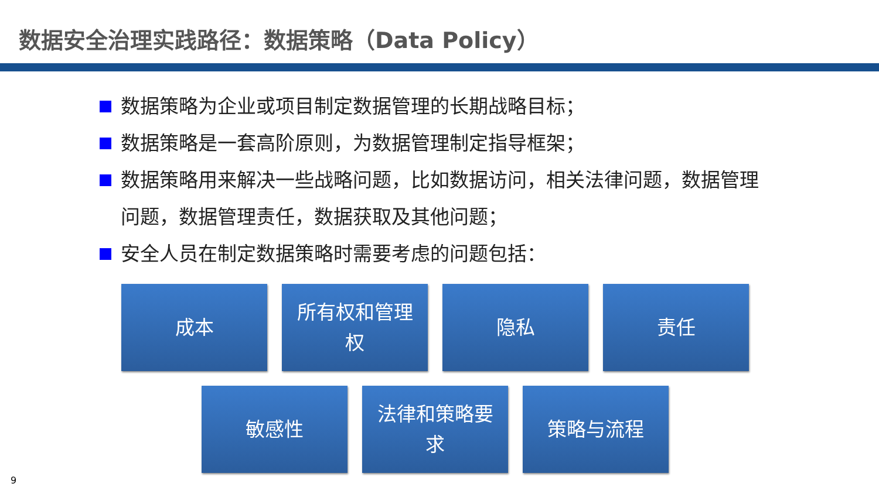数据安全治理实践路径：数据策略（Data Policy）
数据策略为企业或项目制定数据管理的长期战略目标；
数据策略是一套高阶原则，为数据管理制定指导框架；
数据策略用来解决一些战略问题，比如数据访问，相关法律问题，数据管理问题，数据管理责任，数据获取及其他问题；
安全人员在制定数据策略时需要考虑的问题包括：
成本 所有权和管理权 隐私 责任
敏感性 法律和策略要求 策略与流程
9